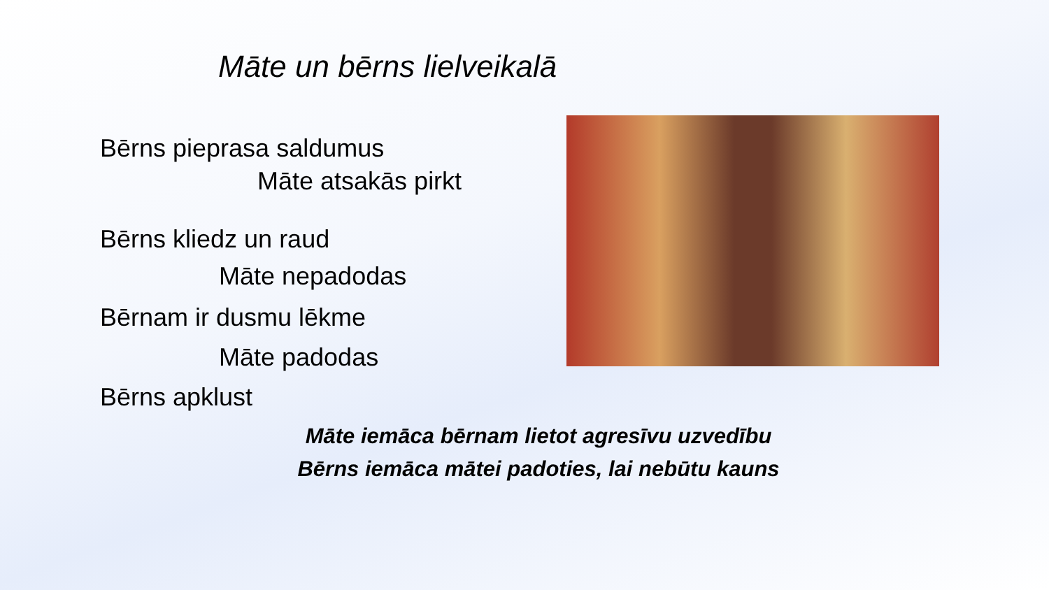Māte un bērns lielveikalā
Bērns pieprasa saldumus
Māte atsakās pirkt
Bērns kliedz un raud
Māte nepadodas
Bērnam ir dusmu lēkme
Māte padodas
Bērns apklust
Māte iemāca bērnam lietot agresīvu uzvedību
Bērns iemāca mātei padoties, lai nebūtu kauns